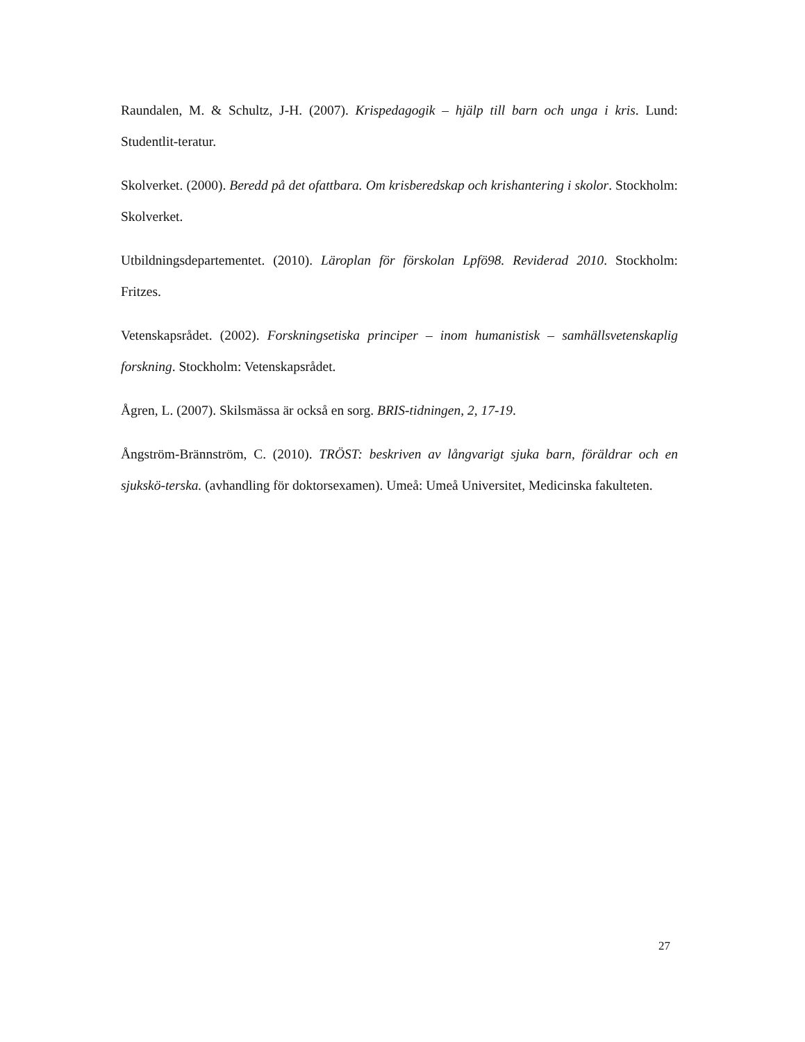Raundalen, M. & Schultz, J-H. (2007). Krispedagogik – hjälp till barn och unga i kris. Lund: Studentlit-teratur.
Skolverket. (2000). Beredd på det ofattbara. Om krisberedskap och krishantering i skolor. Stockholm: Skolverket.
Utbildningsdepartementet. (2010). Läroplan för förskolan Lpfö98. Reviderad 2010. Stockholm: Fritzes.
Vetenskapsrådet. (2002). Forskningsetiska principer – inom humanistisk – samhällsvetenskaplig forskning. Stockholm: Vetenskapsrådet.
Ågren, L. (2007). Skilsmässa är också en sorg. BRIS-tidningen, 2, 17-19.
Ångström-Brännström, C. (2010). TRÖST: beskriven av långvarigt sjuka barn, föräldrar och en sjukskö-terska. (avhandling för doktorsexamen). Umeå: Umeå Universitet, Medicinska fakulteten.
27